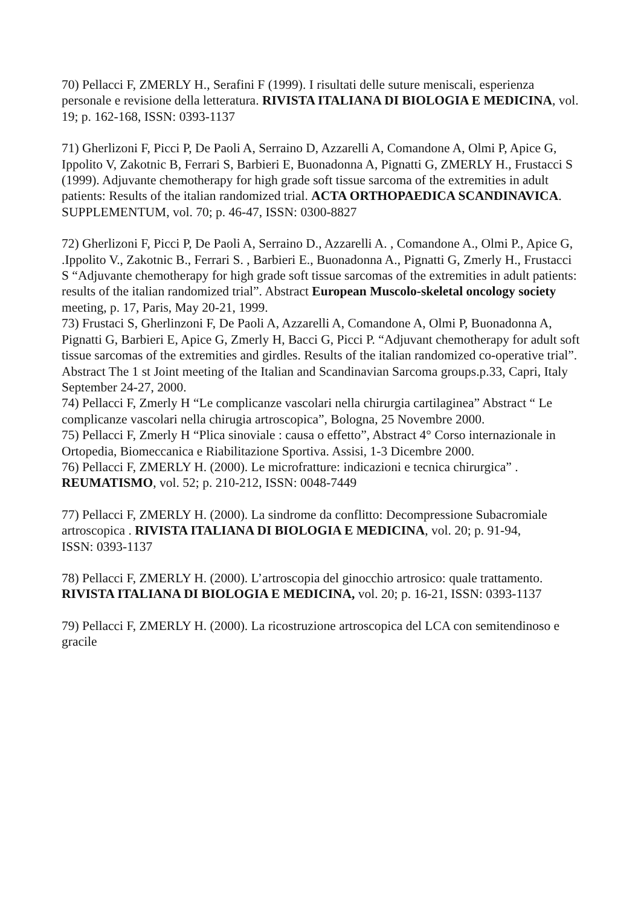70) Pellacci F, ZMERLY H., Serafini F (1999). I risultati delle suture meniscali, esperienza personale e revisione della letteratura. RIVISTA ITALIANA DI BIOLOGIA E MEDICINA, vol. 19; p. 162-168, ISSN: 0393-1137
71) Gherlizoni F, Picci P, De Paoli A, Serraino D, Azzarelli A, Comandone A, Olmi P, Apice G, Ippolito V, Zakotnic B, Ferrari S, Barbieri E, Buonadonna A, Pignatti G, ZMERLY H., Frustacci S (1999). Adjuvante chemotherapy for high grade soft tissue sarcoma of the extremities in adult patients: Results of the italian randomized trial. ACTA ORTHOPAEDICA SCANDINAVICA. SUPPLEMENTUM, vol. 70; p. 46-47, ISSN: 0300-8827
72) Gherlizoni F, Picci P, De Paoli A, Serraino D., Azzarelli A. , Comandone A., Olmi P., Apice G, .Ippolito V., Zakotnic B., Ferrari S. , Barbieri E., Buonadonna A., Pignatti G, Zmerly H., Frustacci S “Adjuvante chemotherapy for high grade soft tissue sarcomas of the extremities in adult patients: results of the italian randomized trial”. Abstract European Muscolo-skeletal oncology society meeting, p. 17, Paris, May 20-21, 1999.
73) Frustaci S, Gherlinzoni F, De Paoli A, Azzarelli A, Comandone A, Olmi P, Buonadonna A, Pignatti G, Barbieri E, Apice G, Zmerly H, Bacci G, Picci P. “Adjuvant chemotherapy for adult soft tissue sarcomas of the extremities and girdles. Results of the italian randomized co-operative trial”. Abstract The 1 st Joint meeting of the Italian and Scandinavian Sarcoma groups.p.33, Capri, Italy September 24-27, 2000.
74) Pellacci F, Zmerly H “Le complicanze vascolari nella chirurgia cartilaginea” Abstract “ Le complicanze vascolari nella chirugia artroscopica”, Bologna, 25 Novembre 2000.
75) Pellacci F, Zmerly H “Plica sinoviale : causa o effetto”, Abstract 4° Corso internazionale in Ortopedia, Biomeccanica e Riabilitazione Sportiva. Assisi, 1-3 Dicembre 2000.
76) Pellacci F, ZMERLY H. (2000). Le microfratture: indicazioni e tecnica chirurgica” . REUMATISMO, vol. 52; p. 210-212, ISSN: 0048-7449
77) Pellacci F, ZMERLY H. (2000). La sindrome da conflitto: Decompressione Subacromiale artroscopica . RIVISTA ITALIANA DI BIOLOGIA E MEDICINA, vol. 20; p. 91-94,
ISSN: 0393-1137
78) Pellacci F, ZMERLY H. (2000). L’artroscopia del ginocchio artrosico: quale trattamento. RIVISTA ITALIANA DI BIOLOGIA E MEDICINA, vol. 20; p. 16-21, ISSN: 0393-1137
79) Pellacci F, ZMERLY H. (2000). La ricostruzione artroscopica del LCA con semitendinoso e gracile